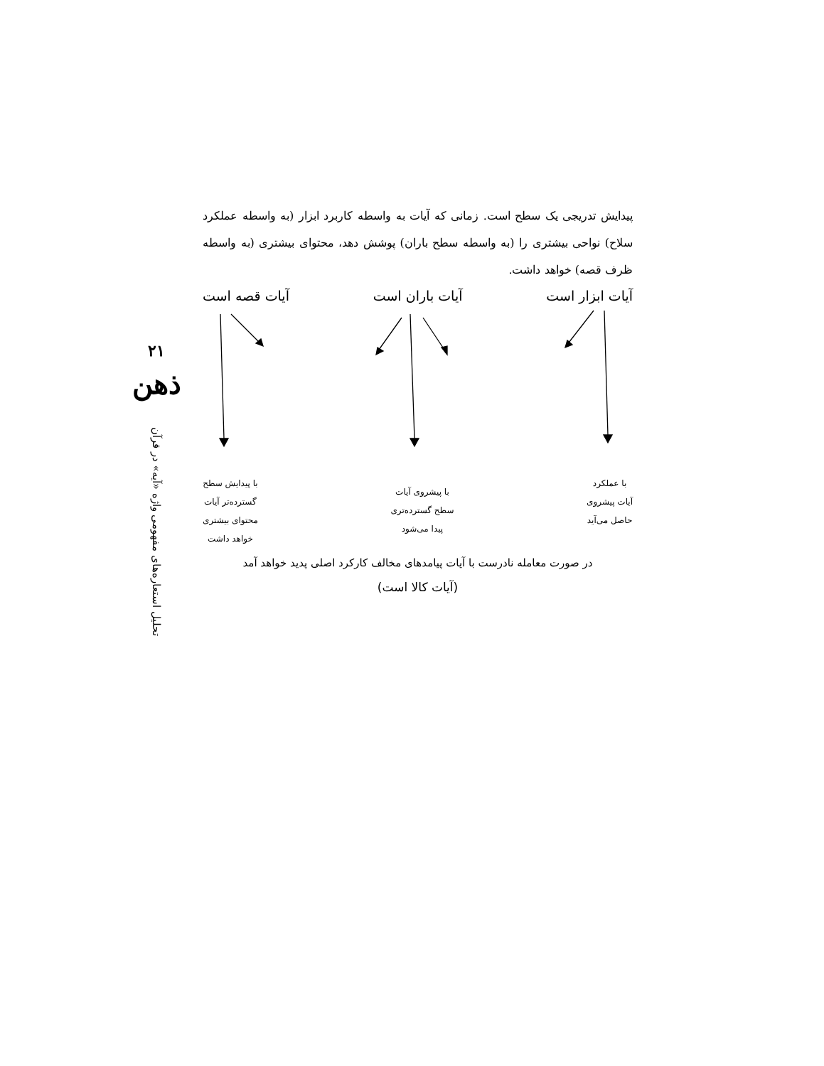۲۱
ذهن
تحلیل استعاره‌های مفهومی واژه «آیه» در قرآن
پیدایش تدریجی یک سطح است. زمانی که آیات به واسطه کاربرد ابزار (به واسطه عملکرد سلاح) نواحی بیشتری را (به واسطه سطح باران) پوشش دهد، محتوای بیشتری (به واسطه ظرف قصه) خواهد داشت.
آیات ابزار است آیات باران است آیات قصه است
با عملکرد
آیات پیشروی
حاصل می‌آید
با پیشروی آیات
سطح گسترده‌تری
پیدا می‌شود
با پیدایش سطح
گسترده‌تر آیات
محتوای بیشتری
خواهد داشت
در صورت معامله نادرست با آیات پیامدهای مخالف کارکرد اصلی پدید خواهد آمد
(آیات کالا است)